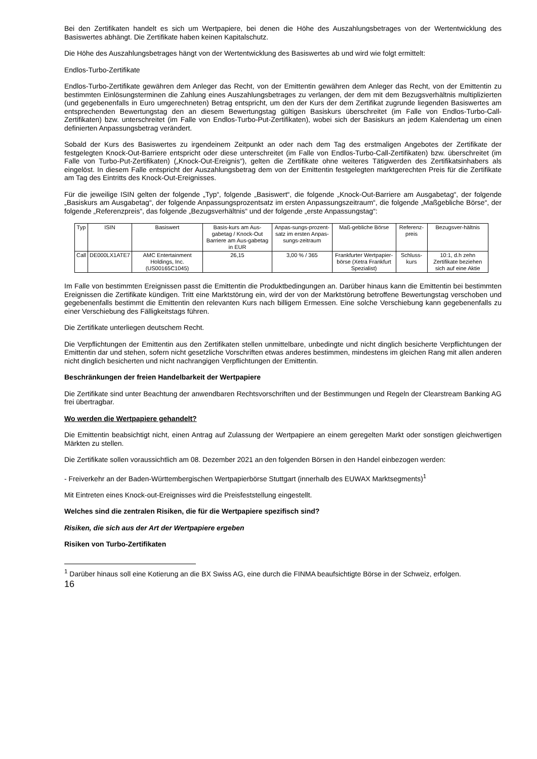Bei den Zertifikaten handelt es sich um Wertpapiere, bei denen die Höhe des Auszahlungsbetrages von der Wertentwicklung des Basiswertes abhängt. Die Zertifikate haben keinen Kapitalschutz.
Die Höhe des Auszahlungsbetrages hängt von der Wertentwicklung des Basiswertes ab und wird wie folgt ermittelt:
Endlos-Turbo-Zertifikate
Endlos-Turbo-Zertifikate gewähren dem Anleger das Recht, von der Emittentin gewähren dem Anleger das Recht, von der Emittentin zu bestimmten Einlösungsterminen die Zahlung eines Auszahlungsbetrages zu verlangen, der dem mit dem Bezugsverhältnis multiplizierten (und gegebenenfalls in Euro umgerechneten) Betrag entspricht, um den der Kurs der dem Zertifikat zugrunde liegenden Basiswertes am entsprechenden Bewertungstag den an diesem Bewertungstag gültigen Basiskurs überschreitet (im Falle von Endlos-Turbo-Call-Zertifikaten) bzw. unterschreitet (im Falle von Endlos-Turbo-Put-Zertifikaten), wobei sich der Basiskurs an jedem Kalendertag um einen definierten Anpassungsbetrag verändert.
Sobald der Kurs des Basiswertes zu irgendeinem Zeitpunkt an oder nach dem Tag des erstmaligen Angebotes der Zertifikate der festgelegten Knock-Out-Barriere entspricht oder diese unterschreitet (im Falle von Endlos-Turbo-Call-Zertifikaten) bzw. überschreitet (im Falle von Turbo-Put-Zertifikaten) („Knock-Out-Ereignis“), gelten die Zertifikate ohne weiteres Tätigwerden des Zertifikatsinhabers als eingelöst. In diesem Falle entspricht der Auszahlungsbetrag dem von der Emittentin festgelegten marktgerechten Preis für die Zertifikate am Tag des Eintritts des Knock-Out-Ereignisses.
Für die jeweilige ISIN gelten der folgende „Typ“, folgende „Basiswert“, die folgende „Knock-Out-Barriere am Ausgabetag“, der folgende „Basiskurs am Ausgabetag“, der folgende Anpassungsprozentsatz im ersten Anpassungszeitraum“, die folgende „Maßgebliche Börse“, der folgende „Referenzpreis“, das folgende „Bezugsverhältnis“ und der folgende „erste Anpassungstag“:
| Typ | ISIN | Basiswert | Basis-kurs am Aus-gabetag / Knock-Out Barriere am Aus-gabetag in EUR | Anpas-sungs-prozent-satz im ersten Anpas-sungs-zeitraum | Maß-gebliche Börse | Referenz-preis | Bezugsver-hältnis |
| --- | --- | --- | --- | --- | --- | --- | --- |
| Call | DE000LX1ATE7 | AMC Entertainment Holdings, Inc. (US00165C1045) | 26,15 | 3,00 % / 365 | Frankfurter Wertpapier-börse (Xetra Frankfurt Spezialist) | Schluss-kurs | 10:1, d.h zehn Zertifikate beziehen sich auf eine Aktie |
Im Falle von bestimmten Ereignissen passt die Emittentin die Produktbedingungen an. Darüber hinaus kann die Emittentin bei bestimmten Ereignissen die Zertifikate kündigen. Tritt eine Marktstörung ein, wird der von der Marktstörung betroffene Bewertungstag verschoben und gegebenenfalls bestimmt die Emittentin den relevanten Kurs nach billigem Ermessen. Eine solche Verschiebung kann gegebenenfalls zu einer Verschiebung des Fälligkeitstags führen.
Die Zertifikate unterliegen deutschem Recht.
Die Verpflichtungen der Emittentin aus den Zertifikaten stellen unmittelbare, unbedingte und nicht dinglich besicherte Verpflichtungen der Emittentin dar und stehen, sofern nicht gesetzliche Vorschriften etwas anderes bestimmen, mindestens im gleichen Rang mit allen anderen nicht dinglich besicherten und nicht nachrangigen Verpflichtungen der Emittentin.
Beschränkungen der freien Handelbarkeit der Wertpapiere
Die Zertifikate sind unter Beachtung der anwendbaren Rechtsvorschriften und der Bestimmungen und Regeln der Clearstream Banking AG frei übertragbar.
Wo werden die Wertpapiere gehandelt?
Die Emittentin beabsichtigt nicht, einen Antrag auf Zulassung der Wertpapiere an einem geregelten Markt oder sonstigen gleichwertigen Märkten zu stellen.
Die Zertifikate sollen voraussichtlich am 08. Dezember 2021 an den folgenden Börsen in den Handel einbezogen werden:
- Freiverkehr an der Baden-Württembergischen Wertpapierbörse Stuttgart (innerhalb des EUWAX Marktsegments)<sup>1</sup>
Mit Eintreten eines Knock-out-Ereignisses wird die Preisfeststellung eingestellt.
Welches sind die zentralen Risiken, die für die Wertpapiere spezifisch sind?
Risiken, die sich aus der Art der Wertpapiere ergeben
Risiken von Turbo-Zertifikaten
<sup>1</sup> Darüber hinaus soll eine Kotierung an die BX Swiss AG, eine durch die FINMA beaufsichtigte Börse in der Schweiz, erfolgen.
16